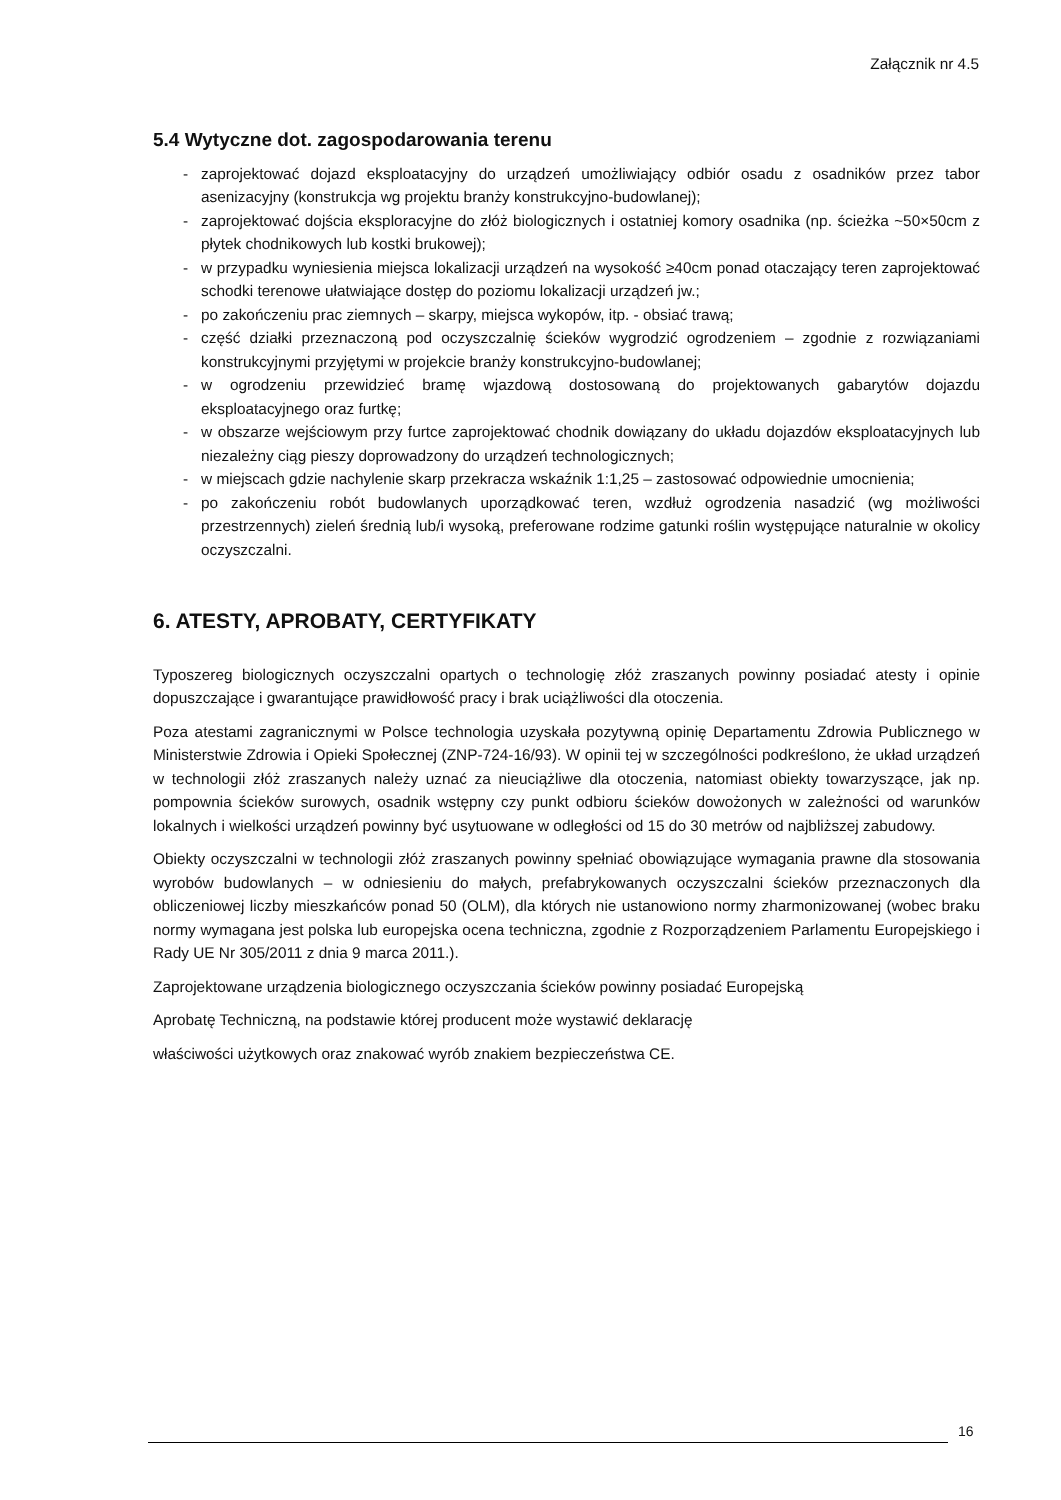Załącznik nr 4.5
5.4 Wytyczne dot. zagospodarowania terenu
- zaprojektować dojazd eksploatacyjny do urządzeń umożliwiający odbiór osadu z osadników przez tabor asenizacyjny (konstrukcja wg projektu branży konstrukcyjno-budowlanej);
- zaprojektować dojścia eksploracyjne do złóż biologicznych i ostatniej komory osadnika (np. ścieżka ~50×50cm z płytek chodnikowych lub kostki brukowej);
- w przypadku wyniesienia miejsca lokalizacji urządzeń na wysokość ≥40cm ponad otaczający teren zaprojektować schodki terenowe ułatwiające dostęp do poziomu lokalizacji urządzeń jw.;
- po zakończeniu prac ziemnych – skarpy, miejsca wykopów, itp. - obsiać trawą;
- część działki przeznaczoną pod oczyszczalnię ścieków wygrodzić ogrodzeniem – zgodnie z rozwiązaniami konstrukcyjnymi przyjętymi w projekcie branży konstrukcyjno-budowlanej;
- w ogrodzeniu przewidzieć bramę wjazdową dostosowaną do projektowanych gabarytów dojazdu eksploatacyjnego oraz furtkę;
- w obszarze wejściowym przy furtce zaprojektować chodnik dowiązany do układu dojazdów eksploatacyjnych lub niezależny ciąg pieszy doprowadzony do urządzeń technologicznych;
- w miejscach gdzie nachylenie skarp przekracza wskaźnik 1:1,25 – zastosować odpowiednie umocnienia;
- po zakończeniu robót budowlanych uporządkować teren, wzdłuż ogrodzenia nasadzić (wg możliwości przestrzennych) zieleń średnią lub/i wysoką, preferowane rodzime gatunki roślin występujące naturalnie w okolicy oczyszczalni.
6. ATESTY, APROBATY, CERTYFIKATY
Typoszereg biologicznych oczyszczalni opartych o technologię złóż zraszanych powinny posiadać atesty i opinie dopuszczające i gwarantujące prawidłowość pracy i brak uciążliwości dla otoczenia.
Poza atestami zagranicznymi w Polsce technologia uzyskała pozytywną opinię Departamentu Zdrowia Publicznego w Ministerstwie Zdrowia i Opieki Społecznej (ZNP-724-16/93). W opinii tej w szczególności podkreślono, że układ urządzeń w technologii złóż zraszanych należy uznać za nieuciążliwe dla otoczenia, natomiast obiekty towarzyszące, jak np. pompownia ścieków surowych, osadnik wstępny czy punkt odbioru ścieków dowożonych w zależności od warunków lokalnych i wielkości urządzeń powinny być usytuowane w odległości od 15 do 30 metrów od najbliższej zabudowy.
Obiekty oczyszczalni w technologii złóż zraszanych powinny spełniać obowiązujące wymagania prawne dla stosowania wyrobów budowlanych – w odniesieniu do małych, prefabrykowanych oczyszczalni ścieków przeznaczonych dla obliczeniowej liczby mieszkańców ponad 50 (OLM), dla których nie ustanowiono normy zharmonizowanej (wobec braku normy wymagana jest polska lub europejska ocena techniczna, zgodnie z Rozporządzeniem Parlamentu Europejskiego i Rady UE Nr 305/2011 z dnia 9 marca 2011.).
Zaprojektowane urządzenia biologicznego oczyszczania ścieków powinny posiadać Europejską
Aprobatę Techniczną, na podstawie której producent może wystawić deklarację
właściwości użytkowych oraz znakować wyrób znakiem bezpieczeństwa CE.
16